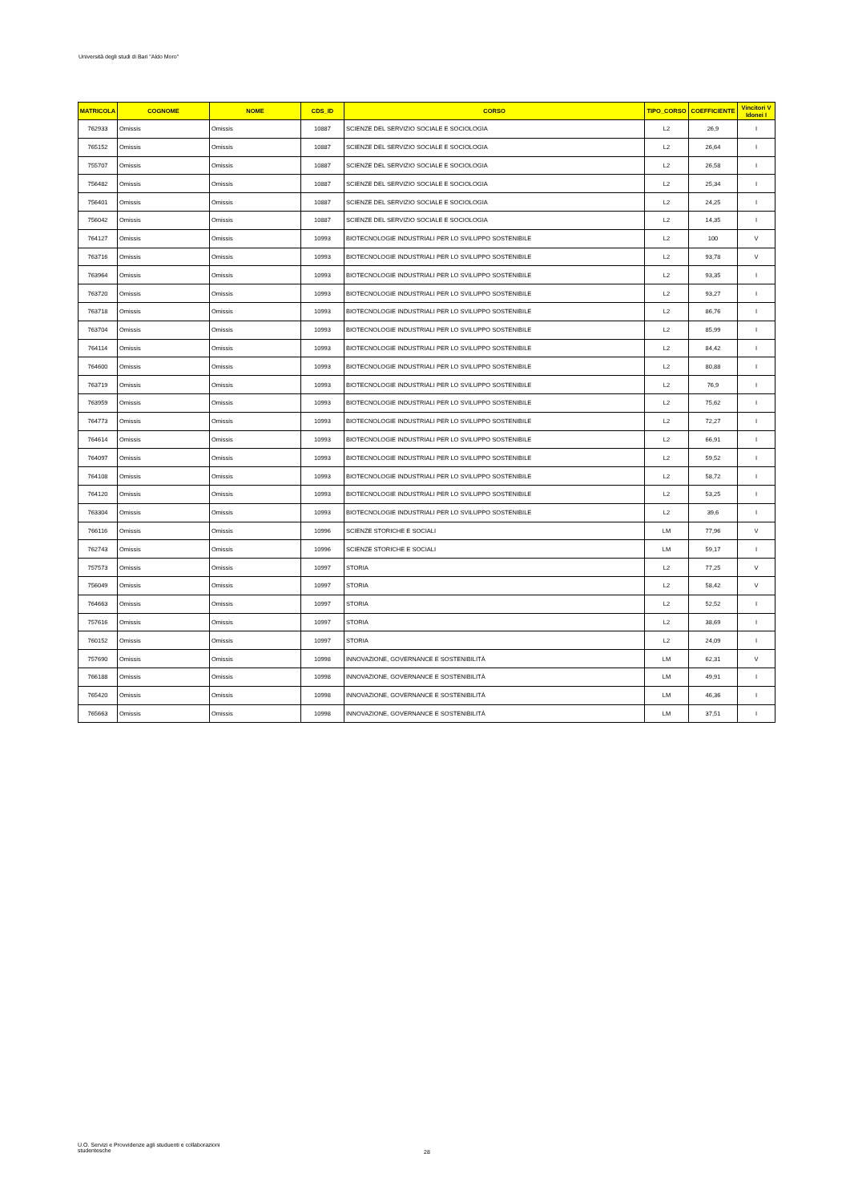Università degli studi di Bari "Aldo Moro"
| MATRICOLA | COGNOME | NOME | CDS_ID | CORSO | TIPO_CORSO | COEFFICIENTE | Vincitori V Idonei I |
| --- | --- | --- | --- | --- | --- | --- | --- |
| 762933 | Omissis | Omissis | 10887 | SCIENZE DEL SERVIZIO SOCIALE E SOCIOLOGIA | L2 | 26,9 | I |
| 765152 | Omissis | Omissis | 10887 | SCIENZE DEL SERVIZIO SOCIALE E SOCIOLOGIA | L2 | 26,64 | I |
| 755707 | Omissis | Omissis | 10887 | SCIENZE DEL SERVIZIO SOCIALE E SOCIOLOGIA | L2 | 26,58 | I |
| 756482 | Omissis | Omissis | 10887 | SCIENZE DEL SERVIZIO SOCIALE E SOCIOLOGIA | L2 | 25,34 | I |
| 756401 | Omissis | Omissis | 10887 | SCIENZE DEL SERVIZIO SOCIALE E SOCIOLOGIA | L2 | 24,25 | I |
| 756042 | Omissis | Omissis | 10887 | SCIENZE DEL SERVIZIO SOCIALE E SOCIOLOGIA | L2 | 14,35 | I |
| 764127 | Omissis | Omissis | 10993 | BIOTECNOLOGIE INDUSTRIALI PER LO SVILUPPO SOSTENIBILE | L2 | 100 | V |
| 763716 | Omissis | Omissis | 10993 | BIOTECNOLOGIE INDUSTRIALI PER LO SVILUPPO SOSTENIBILE | L2 | 93,78 | V |
| 763964 | Omissis | Omissis | 10993 | BIOTECNOLOGIE INDUSTRIALI PER LO SVILUPPO SOSTENIBILE | L2 | 93,35 | I |
| 763720 | Omissis | Omissis | 10993 | BIOTECNOLOGIE INDUSTRIALI PER LO SVILUPPO SOSTENIBILE | L2 | 93,27 | I |
| 763718 | Omissis | Omissis | 10993 | BIOTECNOLOGIE INDUSTRIALI PER LO SVILUPPO SOSTENIBILE | L2 | 86,76 | I |
| 763704 | Omissis | Omissis | 10993 | BIOTECNOLOGIE INDUSTRIALI PER LO SVILUPPO SOSTENIBILE | L2 | 85,99 | I |
| 764114 | Omissis | Omissis | 10993 | BIOTECNOLOGIE INDUSTRIALI PER LO SVILUPPO SOSTENIBILE | L2 | 84,42 | I |
| 764600 | Omissis | Omissis | 10993 | BIOTECNOLOGIE INDUSTRIALI PER LO SVILUPPO SOSTENIBILE | L2 | 80,88 | I |
| 763719 | Omissis | Omissis | 10993 | BIOTECNOLOGIE INDUSTRIALI PER LO SVILUPPO SOSTENIBILE | L2 | 76,9 | I |
| 763959 | Omissis | Omissis | 10993 | BIOTECNOLOGIE INDUSTRIALI PER LO SVILUPPO SOSTENIBILE | L2 | 75,62 | I |
| 764773 | Omissis | Omissis | 10993 | BIOTECNOLOGIE INDUSTRIALI PER LO SVILUPPO SOSTENIBILE | L2 | 72,27 | I |
| 764614 | Omissis | Omissis | 10993 | BIOTECNOLOGIE INDUSTRIALI PER LO SVILUPPO SOSTENIBILE | L2 | 66,91 | I |
| 764097 | Omissis | Omissis | 10993 | BIOTECNOLOGIE INDUSTRIALI PER LO SVILUPPO SOSTENIBILE | L2 | 59,52 | I |
| 764108 | Omissis | Omissis | 10993 | BIOTECNOLOGIE INDUSTRIALI PER LO SVILUPPO SOSTENIBILE | L2 | 58,72 | I |
| 764120 | Omissis | Omissis | 10993 | BIOTECNOLOGIE INDUSTRIALI PER LO SVILUPPO SOSTENIBILE | L2 | 53,25 | I |
| 763304 | Omissis | Omissis | 10993 | BIOTECNOLOGIE INDUSTRIALI PER LO SVILUPPO SOSTENIBILE | L2 | 39,6 | I |
| 766116 | Omissis | Omissis | 10996 | SCIENZE STORICHE E SOCIALI | LM | 77,96 | V |
| 762743 | Omissis | Omissis | 10996 | SCIENZE STORICHE E SOCIALI | LM | 59,17 | I |
| 757573 | Omissis | Omissis | 10997 | STORIA | L2 | 77,25 | V |
| 756049 | Omissis | Omissis | 10997 | STORIA | L2 | 58,42 | V |
| 764663 | Omissis | Omissis | 10997 | STORIA | L2 | 52,52 | I |
| 757616 | Omissis | Omissis | 10997 | STORIA | L2 | 38,69 | I |
| 760152 | Omissis | Omissis | 10997 | STORIA | L2 | 24,09 | I |
| 757690 | Omissis | Omissis | 10998 | INNOVAZIONE, GOVERNANCE E SOSTENIBILITÀ | LM | 62,31 | V |
| 766188 | Omissis | Omissis | 10998 | INNOVAZIONE, GOVERNANCE E SOSTENIBILITÀ | LM | 49,91 | I |
| 765420 | Omissis | Omissis | 10998 | INNOVAZIONE, GOVERNANCE E SOSTENIBILITÀ | LM | 46,36 | I |
| 765663 | Omissis | Omissis | 10998 | INNOVAZIONE, GOVERNANCE E SOSTENIBILITÀ | LM | 37,51 | I |
U.O. Servizi e Provvidenze agli studuenti e collaborazioni studentesche
28